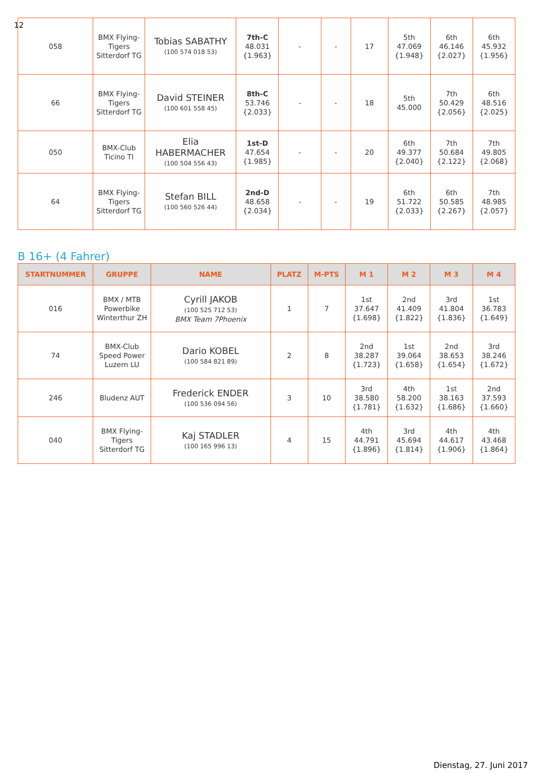12
| 058 | BMX Flying-Tigers Sitterdorf TG | Tobias SABATHY (100 574 018 53) | 7th-C 48.031 {1.963} | - | - | 17 | 5th 47.069 {1.948} | 6th 46.146 {2.027} | 6th 45.932 {1.956} |
| 66 | BMX Flying-Tigers Sitterdorf TG | David STEINER (100 601 558 45) | 8th-C 53.746 {2.033} | - | - | 18 | 5th 45.000 | 7th 50.429 {2.056} | 6th 48.516 {2.025} |
| 050 | BMX-Club Ticino TI | Elia HABERMACHER (100 504 556 43) | 1st-D 47.654 {1.985} | - | - | 20 | 6th 49.377 {2.040} | 7th 50.684 {2.122} | 7th 49.805 {2.068} |
| 64 | BMX Flying-Tigers Sitterdorf TG | Stefan BILL (100 560 526 44) | 2nd-D 48.658 {2.034} | - | - | 19 | 6th 51.722 {2.033} | 6th 50.585 {2.267} | 7th 48.985 {2.057} |
B 16+ (4 Fahrer)
| STARTNUMMER | GRUPPE | NAME | PLATZ | M-PTS | M 1 | M 2 | M 3 | M 4 |
| --- | --- | --- | --- | --- | --- | --- | --- | --- |
| 016 | BMX / MTB Powerbike Winterthur ZH | Cyrill JAKOB (100 525 712 53) BMX Team 7Phoenix | 1 | 7 | 1st 37.647 {1.698} | 2nd 41.409 {1.822} | 3rd 41.804 {1.836} | 1st 36.783 {1.649} |
| 74 | BMX-Club Speed Power Luzern LU | Dario KOBEL (100 584 821 89) | 2 | 8 | 2nd 38.287 {1.723} | 1st 39.064 {1.658} | 2nd 38.653 {1.654} | 3rd 38.246 {1.672} |
| 246 | Bludenz AUT | Frederick ENDER (100 536 094 56) | 3 | 10 | 3rd 38.580 {1.781} | 4th 58.200 {1.632} | 1st 38.163 {1.686} | 2nd 37.593 {1.660} |
| 040 | BMX Flying-Tigers Sitterdorf TG | Kaj STADLER (100 165 996 13) | 4 | 15 | 4th 44.791 {1.896} | 3rd 45.694 {1.814} | 4th 44.617 {1.906} | 4th 43.468 {1.864} |
Dienstag, 27. Juni 2017